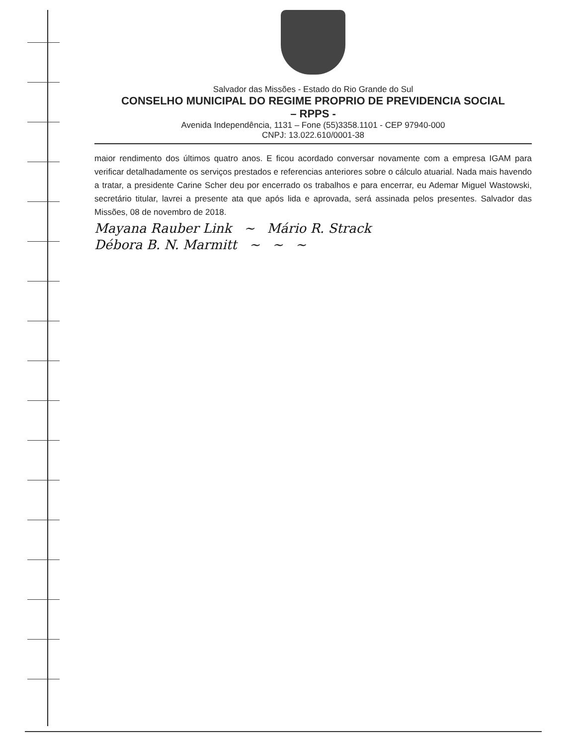Salvador das Missões - Estado do Rio Grande do Sul
CONSELHO MUNICIPAL DO REGIME PROPRIO DE PREVIDENCIA SOCIAL
– RPPS -
Avenida Independência, 1131 – Fone (55)3358.1101 - CEP 97940-000
CNPJ: 13.022.610/0001-38
maior rendimento dos últimos quatro anos. E ficou acordado conversar novamente com a empresa IGAM para verificar detalhadamente os serviços prestados e referencias anteriores sobre o cálculo atuarial. Nada mais havendo a tratar, a presidente Carine Scher deu por encerrado os trabalhos e para encerrar, eu Ademar Miguel Wastowski, secretário titular, lavrei a presente ata que após lida e aprovada, será assinada pelos presentes. Salvador das Missões, 08 de novembro de 2018.
Mayana Rauber Link ~ Mário R. Strack
Débora B. N. Marmitt ~ ~ ~